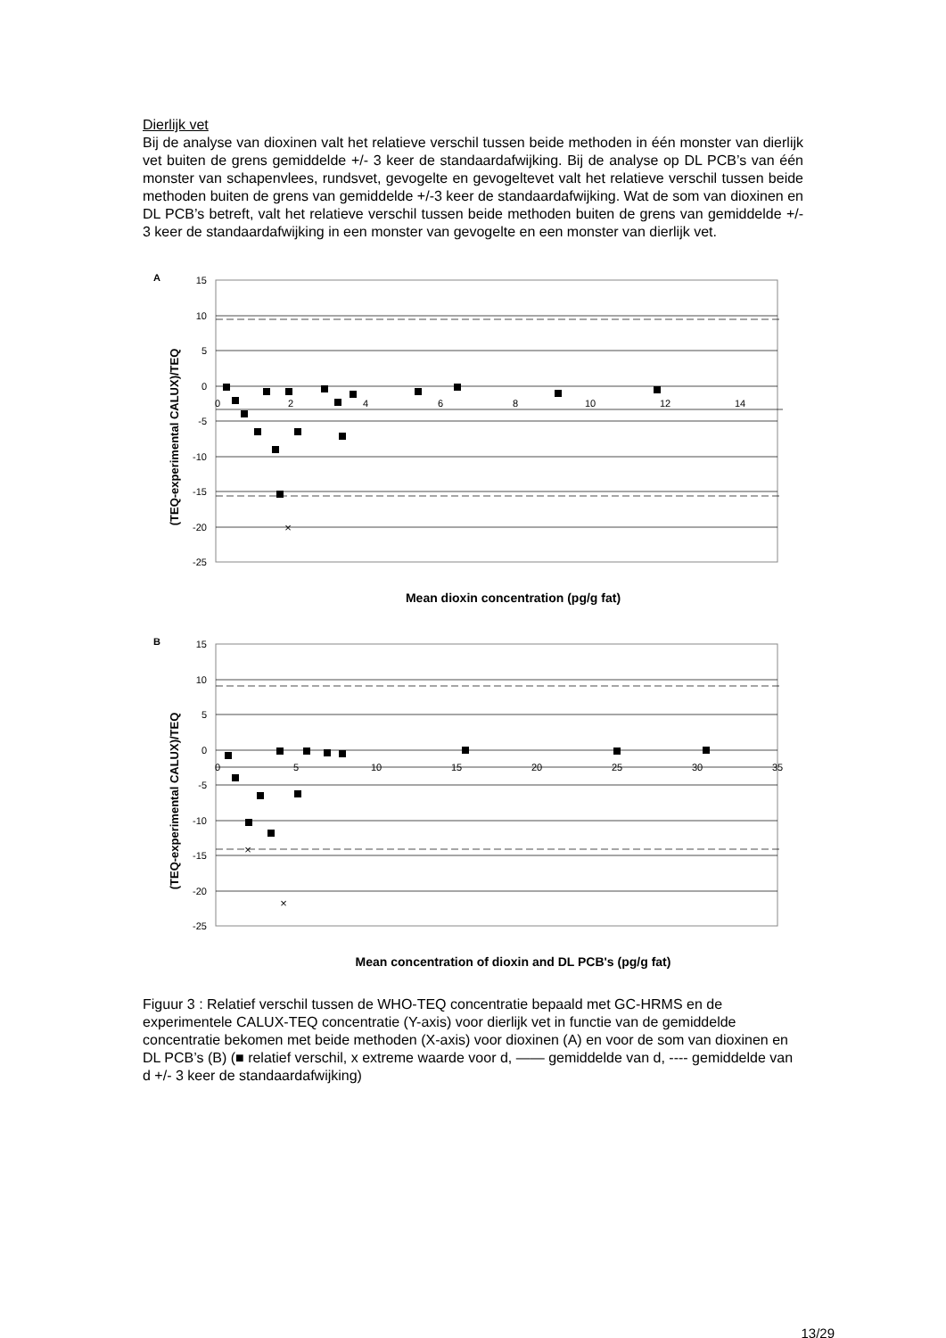Dierlijk vet
Bij de analyse van dioxinen valt het relatieve verschil tussen beide methoden in één monster van dierlijk vet buiten de grens gemiddelde +/- 3 keer de standaardafwijking. Bij de analyse op DL PCB’s van één monster van schapenvlees, rundsvet, gevogelte en gevogeltevet valt het relatieve verschil tussen beide methoden buiten de grens van gemiddelde +/-3 keer de standaardafwijking. Wat de som van dioxinen en DL PCB’s betreft, valt het relatieve verschil tussen beide methoden buiten de grens van gemiddelde +/- 3 keer de standaardafwijking in een monster van gevogelte en een monster van dierlijk vet.
A
(TEQ-experimental CALUX)/TEQ
15
10
5
0
-5
-10
-15
-20
-25
0
2
4
6
8
10
12
14
×
Mean dioxin concentration (pg/g fat)
B
(TEQ-experimental CALUX)/TEQ
15
10
5
0
-5
-10
-15
-20
-25
0
5
10
15
20
25
30
35
×
×
Mean concentration of dioxin and DL PCB's (pg/g fat)
Figuur 3 : Relatief verschil tussen de WHO-TEQ concentratie bepaald met GC-HRMS en de experimentele CALUX-TEQ concentratie (Y-axis) voor dierlijk vet in functie van de gemiddelde concentratie bekomen met beide methoden (X-axis) voor dioxinen (A) en voor de som van dioxinen en DL PCB’s (B) (■ relatief verschil, x extreme waarde voor d, —— gemiddelde van d, ---- gemiddelde van d +/- 3 keer de standaardafwijking)
13/29